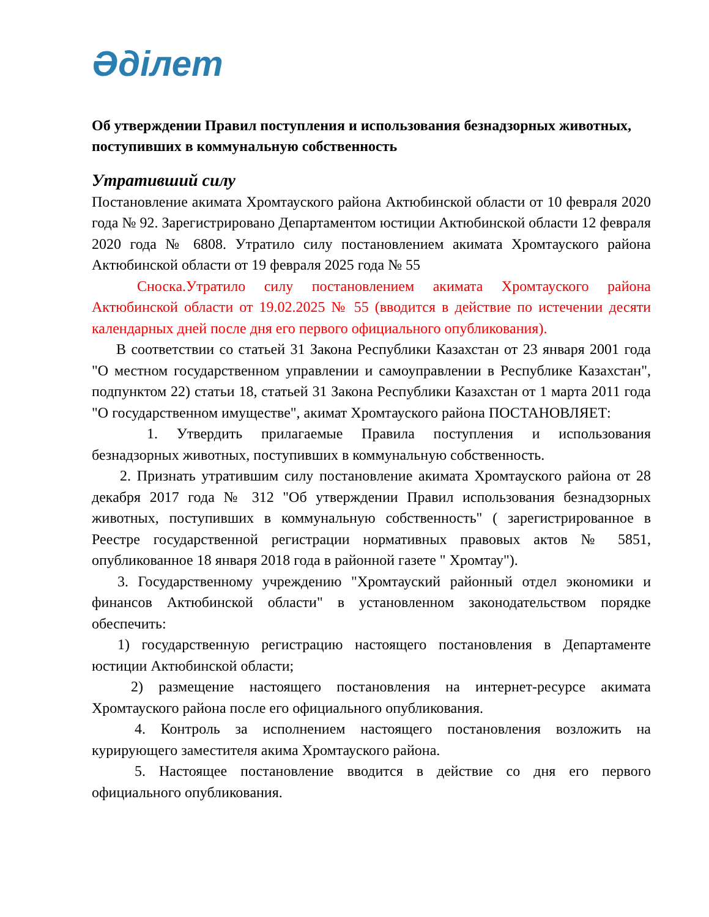Әділет
Об утверждении Правил поступления и использования безнадзорных животных, поступивших в коммунальную собственность
Утративший силу
Постановление акимата Хромтауского района Актюбинской области от 10 февраля 2020 года № 92. Зарегистрировано Департаментом юстиции Актюбинской области 12 февраля 2020 года № 6808. Утратило силу постановлением акимата Хромтауского района Актюбинской области от 19 февраля 2025 года № 55
Сноска.Утратило силу постановлением акимата Хромтауского района Актюбинской области от 19.02.2025 № 55 (вводится в действие по истечении десяти календарных дней после дня его первого официального опубликования).
В соответствии со статьей 31 Закона Республики Казахстан от 23 января 2001 года "О местном государственном управлении и самоуправлении в Республике Казахстан", подпунктом 22) статьи 18, статьей 31 Закона Республики Казахстан от 1 марта 2011 года "О государственном имуществе", акимат Хромтауского района ПОСТАНОВЛЯЕТ:
1. Утвердить прилагаемые Правила поступления и использования безнадзорных животных, поступивших в коммунальную собственность.
2. Признать утратившим силу постановление акимата Хромтауского района от 28 декабря 2017 года № 312 "Об утверждении Правил использования безнадзорных животных, поступивших в коммунальную собственность" ( зарегистрированное в Реестре государственной регистрации нормативных правовых актов № 5851, опубликованное 18 января 2018 года в районной газете " Хромтау").
3. Государственному учреждению "Хромтауский районный отдел экономики и финансов Актюбинской области" в установленном законодательством порядке обеспечить:
1) государственную регистрацию настоящего постановления в Департаменте юстиции Актюбинской области;
2) размещение настоящего постановления на интернет-ресурсе акимата Хромтауского района после его официального опубликования.
4. Контроль за исполнением настоящего постановления возложить на курирующего заместителя акима Хромтауского района.
5. Настоящее постановление вводится в действие со дня его первого официального опубликования.